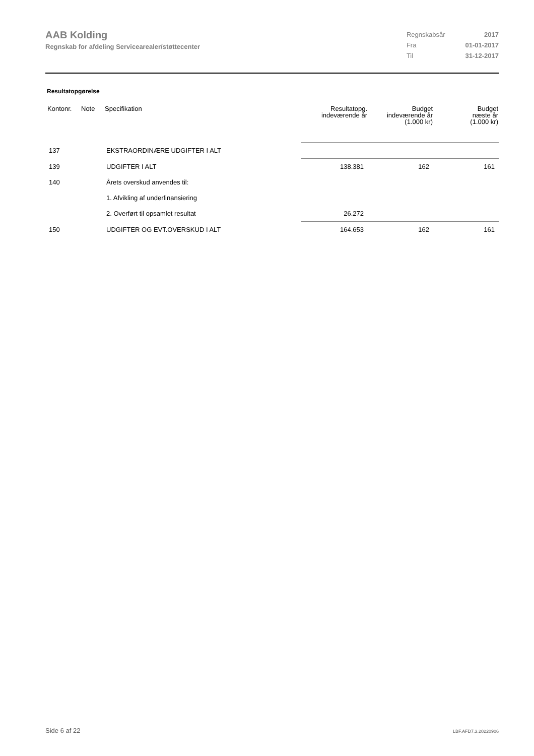AAB Kolding
Regnskab for afdeling Servicearealer/støttecenter
| Regnskabsår | 2017 |
| Fra | 01-01-2017 |
| Til | 31-12-2017 |
Resultatopgørelse
| Kontonr. | Note | Specifikation | Resultatopg. indeværende år | Budget indeværende år (1.000 kr) | Budget næste år (1.000 kr) |
| --- | --- | --- | --- | --- | --- |
| 137 | | EKSTRAORDINÆRE UDGIFTER I ALT | | | |
| 139 | | UDGIFTER I ALT | 138.381 | 162 | 161 |
| 140 | | Årets overskud anvendes til: | | | |
| | | 1. Afvikling af underfinansiering | | | |
| | | 2. Overført til opsamlet resultat | 26.272 | | |
| 150 | | UDGIFTER OG EVT.OVERSKUD I ALT | 164.653 | 162 | 161 |
Side 6 af 22 LBF.AFD7.3.20220906